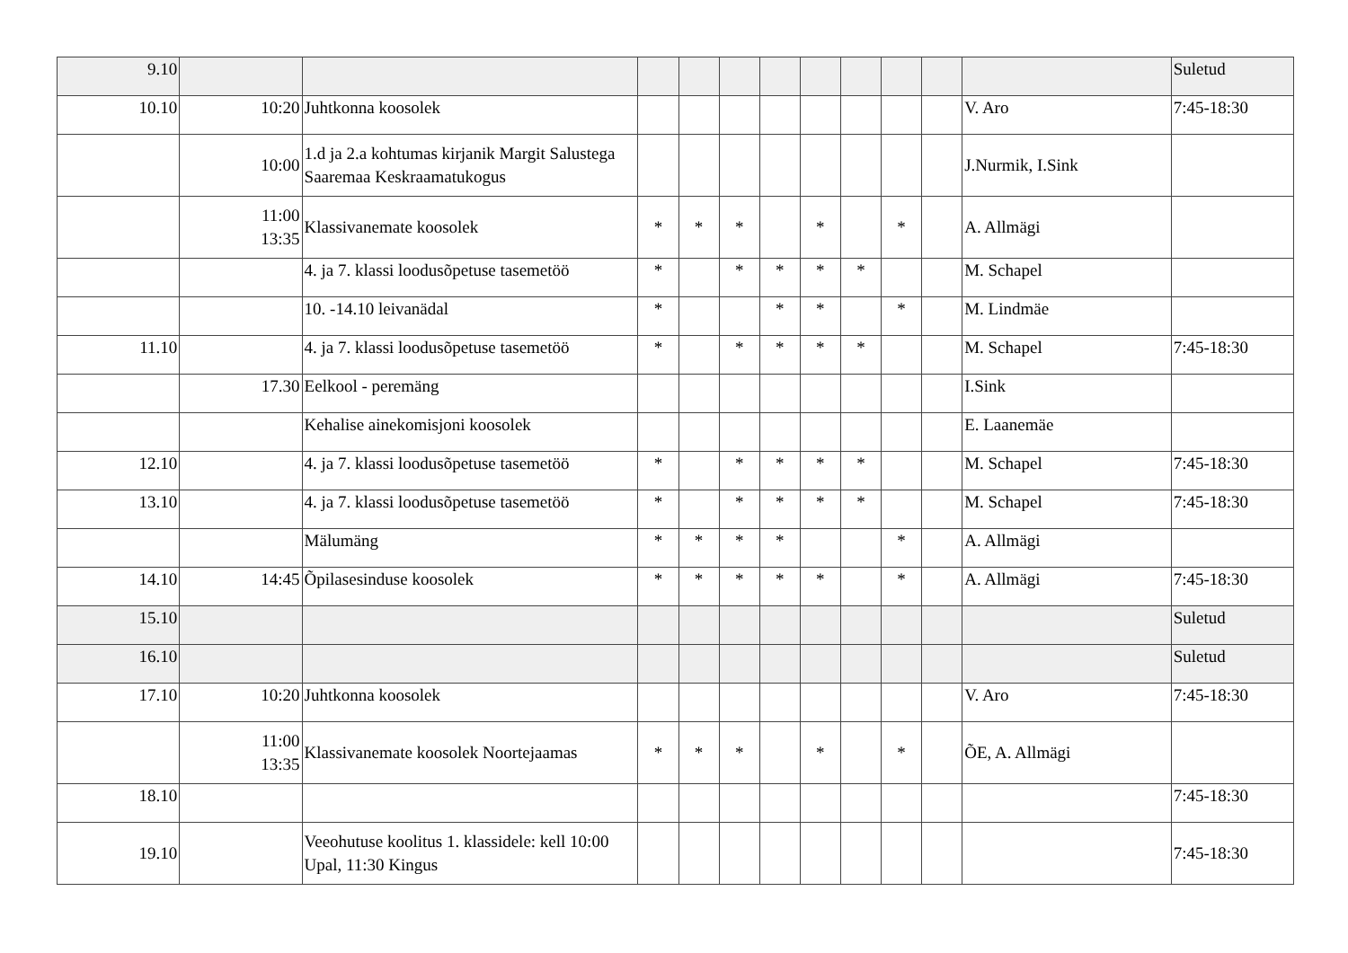| 9.10 | | | | | | | | | | | | Suletud |
| 10.10 | 10:20 | Juhtkonna koosolek | | | | | | | | | V. Aro | 7:45-18:30 |
| | 10:00 | 1.d ja 2.a kohtumas kirjanik Margit Salustega Saaremaa Keskraamatukogus | | | | | | | | | J.Nurmik, I.Sink | |
| | 11:00 13:35 | Klassivanemate koosolek | * | * | * | | * | | * | | A. Allmägi | |
| | | 4. ja 7. klassi loodusõpetuse tasemetöö | * | | * | * | * | * | | | M. Schapel | |
| | | 10. -14.10 leivanädal | * | | | * | * | | * | | M. Lindmäe | |
| 11.10 | | 4. ja 7. klassi loodusõpetuse tasemetöö | * | | * | * | * | * | | | M. Schapel | 7:45-18:30 |
| | 17.30 | Eelkool - peremäng | | | | | | | | | I.Sink | |
| | | Kehalise ainekomisjoni koosolek | | | | | | | | | E. Laanemäe | |
| 12.10 | | 4. ja 7. klassi loodusõpetuse tasemetöö | * | | * | * | * | * | | | M. Schapel | 7:45-18:30 |
| 13.10 | | 4. ja 7. klassi loodusõpetuse tasemetöö | * | | * | * | * | * | | | M. Schapel | 7:45-18:30 |
| | | Mälumäng | * | * | * | * | | | * | | A. Allmägi | |
| 14.10 | 14:45 | Õpilasesinduse koosolek | * | * | * | * | * | | * | | A. Allmägi | 7:45-18:30 |
| 15.10 | | | | | | | | | | | | Suletud |
| 16.10 | | | | | | | | | | | | Suletud |
| 17.10 | 10:20 | Juhtkonna koosolek | | | | | | | | | V. Aro | 7:45-18:30 |
| | 11:00 13:35 | Klassivanemate koosolek Noortejaamas | * | * | * | | * | | * | | ÕE, A. Allmägi | |
| 18.10 | | | | | | | | | | | | 7:45-18:30 |
| 19.10 | | Veeohutuse koolitus 1. klassidele: kell 10:00 Upal, 11:30 Kingus | | | | | | | | | | 7:45-18:30 |